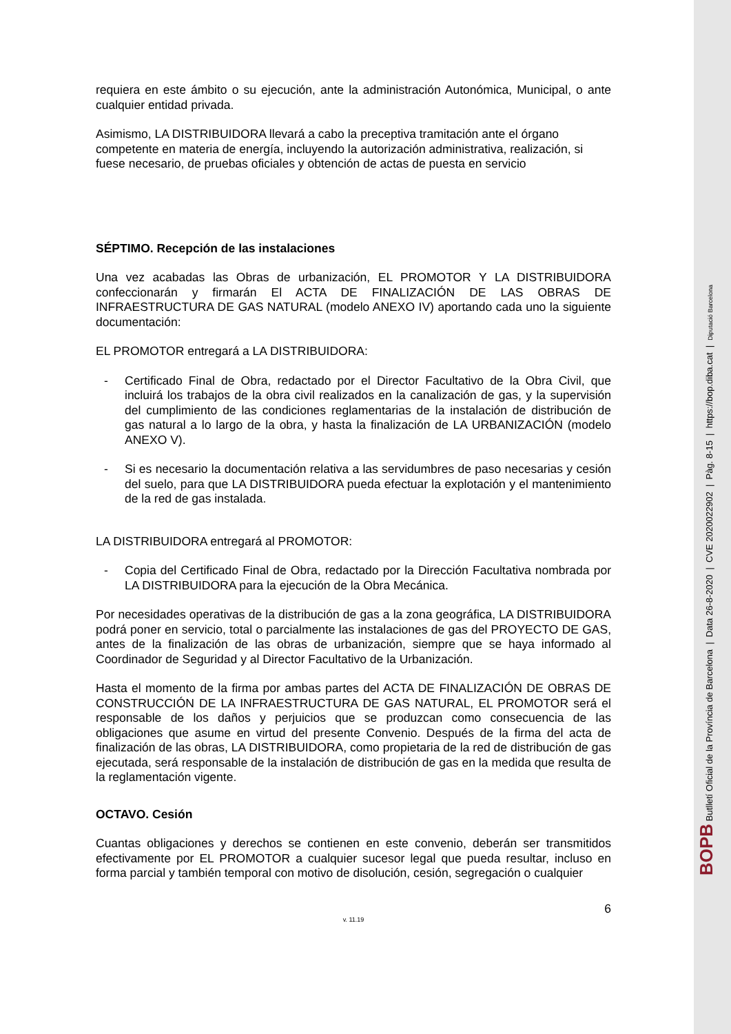requiera en este ámbito o su ejecución, ante la administración Autonómica, Municipal, o ante cualquier entidad privada.
Asimismo, LA DISTRIBUIDORA llevará a cabo la preceptiva tramitación ante el órgano competente en materia de energía, incluyendo la autorización administrativa, realización, si fuese necesario, de pruebas oficiales y obtención de actas de puesta en servicio
SÉPTIMO. Recepción de las instalaciones
Una vez acabadas las Obras de urbanización, EL PROMOTOR Y LA DISTRIBUIDORA confeccionarán y firmarán El ACTA DE FINALIZACIÓN DE LAS OBRAS DE INFRAESTRUCTURA DE GAS NATURAL (modelo ANEXO IV) aportando cada uno la siguiente documentación:
EL PROMOTOR entregará a LA DISTRIBUIDORA:
- Certificado Final de Obra, redactado por el Director Facultativo de la Obra Civil, que incluirá los trabajos de la obra civil realizados en la canalización de gas, y la supervisión del cumplimiento de las condiciones reglamentarias de la instalación de distribución de gas natural a lo largo de la obra, y hasta la finalización de LA URBANIZACIÓN (modelo ANEXO V).
- Si es necesario la documentación relativa a las servidumbres de paso necesarias y cesión del suelo, para que LA DISTRIBUIDORA pueda efectuar la explotación y el mantenimiento de la red de gas instalada.
LA DISTRIBUIDORA entregará al PROMOTOR:
- Copia del Certificado Final de Obra, redactado por la Dirección Facultativa nombrada por LA DISTRIBUIDORA para la ejecución de la Obra Mecánica.
Por necesidades operativas de la distribución de gas a la zona geográfica, LA DISTRIBUIDORA podrá poner en servicio, total o parcialmente las instalaciones de gas del PROYECTO DE GAS, antes de la finalización de las obras de urbanización, siempre que se haya informado al Coordinador de Seguridad y al Director Facultativo de la Urbanización.
Hasta el momento de la firma por ambas partes del ACTA DE FINALIZACIÓN DE OBRAS DE CONSTRUCCIÓN DE LA INFRAESTRUCTURA DE GAS NATURAL, EL PROMOTOR será el responsable de los daños y perjuicios que se produzcan como consecuencia de las obligaciones que asume en virtud del presente Convenio. Después de la firma del acta de finalización de las obras, LA DISTRIBUIDORA, como propietaria de la red de distribución de gas ejecutada, será responsable de la instalación de distribución de gas en la medida que resulta de la reglamentación vigente.
OCTAVO. Cesión
Cuantas obligaciones y derechos se contienen en este convenio, deberán ser transmitidos efectivamente por EL PROMOTOR a cualquier sucesor legal que pueda resultar, incluso en forma parcial y también temporal con motivo de disolución, cesión, segregación o cualquier
6
v. 11.19
BOPB Butlletí Oficial de la Província de Barcelona | Data 26-8-2020 | CVE 2020022902 | Pàg. 8-15 | https://bop.diba.cat | Diputació Barcelona